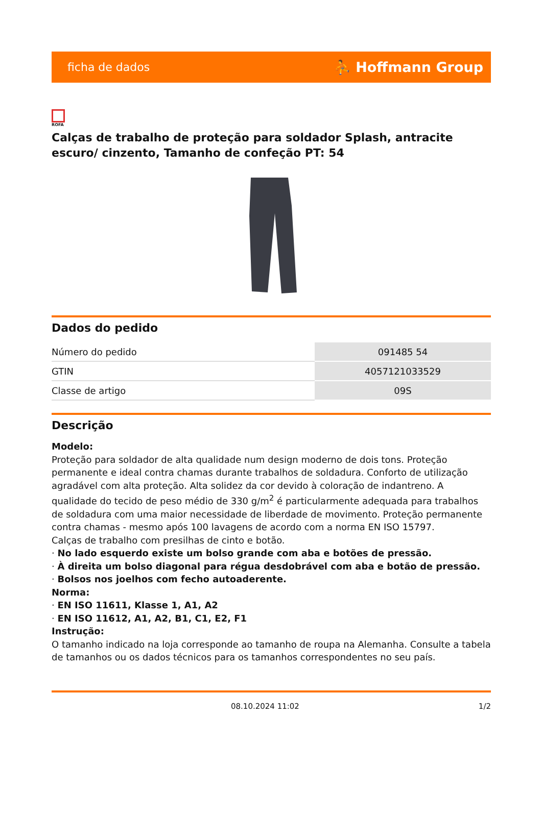ficha de dados ⛹ Hoffmann Group
ROFA
Calças de trabalho de proteção para soldador Splash, antracite escuro/ cinzento, Tamanho de confeção PT: 54
Dados do pedido
| Número do pedido | 091485 54 |
| GTIN | 4057121033529 |
| Classe de artigo | 09S |
Descrição
Modelo:
Proteção para soldador de alta qualidade num design moderno de dois tons. Proteção permanente e ideal contra chamas durante trabalhos de soldadura. Conforto de utilização agradável com alta proteção. Alta solidez da cor devido à coloração de indantreno. A qualidade do tecido de peso médio de 330 g/m<sup>2</sup> é particularmente adequada para trabalhos de soldadura com uma maior necessidade de liberdade de movimento. Proteção permanente contra chamas - mesmo após 100 lavagens de acordo com a norma EN ISO 15797.
Calças de trabalho com presilhas de cinto e botão.
· No lado esquerdo existe um bolso grande com aba e botões de pressão.
· À direita um bolso diagonal para régua desdobrável com aba e botão de pressão.
· Bolsos nos joelhos com fecho autoaderente.
Norma:
· EN ISO 11611, Klasse 1, A1, A2
· EN ISO 11612, A1, A2, B1, C1, E2, F1
Instrução:
O tamanho indicado na loja corresponde ao tamanho de roupa na Alemanha. Consulte a tabela de tamanhos ou os dados técnicos para os tamanhos correspondentes no seu país.
08.10.2024 11:02 1/2